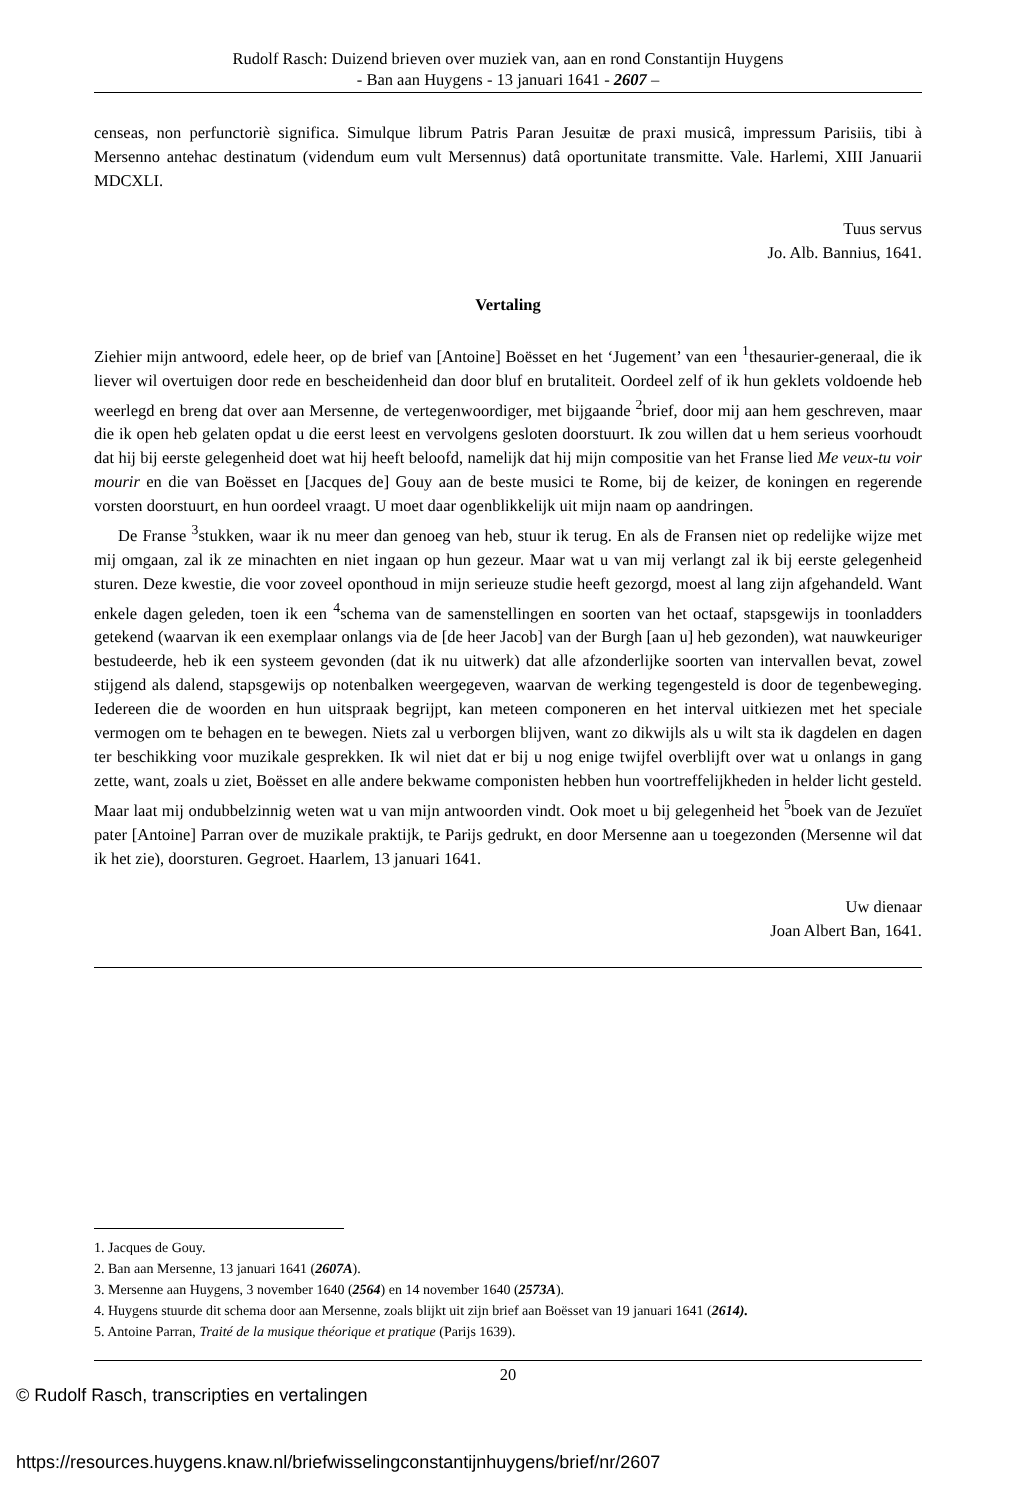Rudolf Rasch: Duizend brieven over muziek van, aan en rond Constantijn Huygens
- Ban aan Huygens - 13 januari 1641 - 2607 –
censeas, non perfunctoriè significa. Simulque librum Patris Paran Jesuitæ de praxi musicâ, impressum Parisiis, tibi à Mersenno antehac destinatum (videndum eum vult Mersennus) datâ oportunitate transmitte. Vale. Harlemi, XIII Januarii MDCXLI.
Tuus servus
Jo. Alb. Bannius, 1641.
Vertaling
Ziehier mijn antwoord, edele heer, op de brief van [Antoine] Boësset en het ‘Jugement’ van een <sup>1</sup>thesaurier-generaal, die ik liever wil overtuigen door rede en bescheidenheid dan door bluf en brutaliteit. Oordeel zelf of ik hun geklets voldoende heb weerlegd en breng dat over aan Mersenne, de vertegenwoordiger, met bijgaande <sup>2</sup>brief, door mij aan hem geschreven, maar die ik open heb gelaten opdat u die eerst leest en vervolgens gesloten doorstuurt. Ik zou willen dat u hem serieus voorhoudt dat hij bij eerste gelegenheid doet wat hij heeft beloofd, namelijk dat hij mijn compositie van het Franse lied Me veux-tu voir mourir en die van Boësset en [Jacques de] Gouy aan de beste musici te Rome, bij de keizer, de koningen en regerende vorsten doorstuurt, en hun oordeel vraagt. U moet daar ogenblikkelijk uit mijn naam op aandringen.
De Franse <sup>3</sup>stukken, waar ik nu meer dan genoeg van heb, stuur ik terug. En als de Fransen niet op redelijke wijze met mij omgaan, zal ik ze minachten en niet ingaan op hun gezeur. Maar wat u van mij verlangt zal ik bij eerste gelegenheid sturen. Deze kwestie, die voor zoveel oponthoud in mijn serieuze studie heeft gezorgd, moest al lang zijn afgehandeld. Want enkele dagen geleden, toen ik een <sup>4</sup>schema van de samenstellingen en soorten van het octaaf, stapsgewijs in toonladders getekend (waarvan ik een exemplaar onlangs via de [de heer Jacob] van der Burgh [aan u] heb gezonden), wat nauwkeuriger bestudeerde, heb ik een systeem gevonden (dat ik nu uitwerk) dat alle afzonderlijke soorten van intervallen bevat, zowel stijgend als dalend, stapsgewijs op notenbalken weergegeven, waarvan de werking tegengesteld is door de tegenbeweging. Iedereen die de woorden en hun uitspraak begrijpt, kan meteen componeren en het interval uitkiezen met het speciale vermogen om te behagen en te bewegen. Niets zal u verborgen blijven, want zo dikwijls als u wilt sta ik dagdelen en dagen ter beschikking voor muzikale gesprekken. Ik wil niet dat er bij u nog enige twijfel overblijft over wat u onlangs in gang zette, want, zoals u ziet, Boësset en alle andere bekwame componisten hebben hun voortreffelijkheden in helder licht gesteld. Maar laat mij ondubbelzinnig weten wat u van mijn antwoorden vindt. Ook moet u bij gelegenheid het <sup>5</sup>boek van de Jezuïet pater [Antoine] Parran over de muzikale praktijk, te Parijs gedrukt, en door Mersenne aan u toegezonden (Mersenne wil dat ik het zie), doorsturen. Gegroet. Haarlem, 13 januari 1641.
Uw dienaar
Joan Albert Ban, 1641.
1. Jacques de Gouy.
2. Ban aan Mersenne, 13 januari 1641 (2607A).
3. Mersenne aan Huygens, 3 november 1640 (2564) en 14 november 1640 (2573A).
4. Huygens stuurde dit schema door aan Mersenne, zoals blijkt uit zijn brief aan Boësset van 19 januari 1641 (2614).
5. Antoine Parran, Traité de la musique théorique et pratique (Parijs 1639).
20
© Rudolf Rasch, transcripties en vertalingen
https://resources.huygens.knaw.nl/briefwisselingconstantijnhuygens/brief/nr/2607